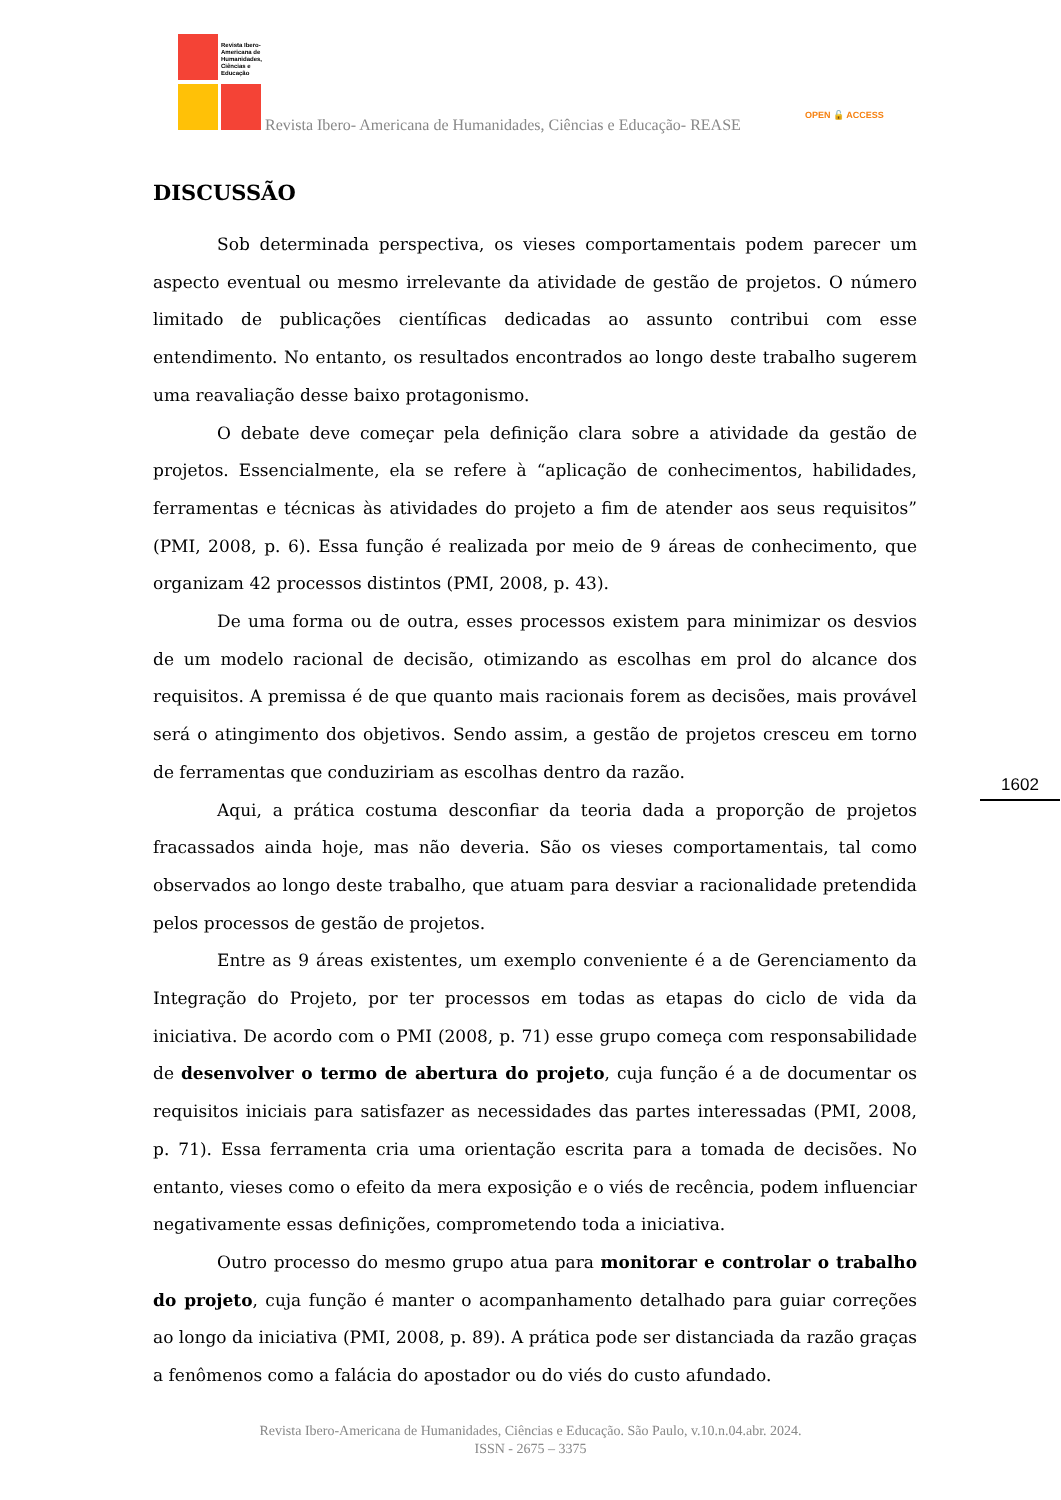Revista Ibero-Americana de Humanidades, Ciências e Educação
Revista Ibero- Americana de Humanidades, Ciências e Educação- REASE
OPEN 🔓 ACCESS
DISCUSSÃO
Sob determinada perspectiva, os vieses comportamentais podem parecer um aspecto eventual ou mesmo irrelevante da atividade de gestão de projetos. O número limitado de publicações científicas dedicadas ao assunto contribui com esse entendimento. No entanto, os resultados encontrados ao longo deste trabalho sugerem uma reavaliação desse baixo protagonismo.
O debate deve começar pela definição clara sobre a atividade da gestão de projetos. Essencialmente, ela se refere à “aplicação de conhecimentos, habilidades, ferramentas e técnicas às atividades do projeto a fim de atender aos seus requisitos” (PMI, 2008, p. 6). Essa função é realizada por meio de 9 áreas de conhecimento, que organizam 42 processos distintos (PMI, 2008, p. 43).
De uma forma ou de outra, esses processos existem para minimizar os desvios de um modelo racional de decisão, otimizando as escolhas em prol do alcance dos requisitos. A premissa é de que quanto mais racionais forem as decisões, mais provável será o atingimento dos objetivos. Sendo assim, a gestão de projetos cresceu em torno de ferramentas que conduziriam as escolhas dentro da razão.
Aqui, a prática costuma desconfiar da teoria dada a proporção de projetos fracassados ainda hoje, mas não deveria. São os vieses comportamentais, tal como observados ao longo deste trabalho, que atuam para desviar a racionalidade pretendida pelos processos de gestão de projetos.
Entre as 9 áreas existentes, um exemplo conveniente é a de Gerenciamento da Integração do Projeto, por ter processos em todas as etapas do ciclo de vida da iniciativa. De acordo com o PMI (2008, p. 71) esse grupo começa com responsabilidade de desenvolver o termo de abertura do projeto, cuja função é a de documentar os requisitos iniciais para satisfazer as necessidades das partes interessadas (PMI, 2008, p. 71). Essa ferramenta cria uma orientação escrita para a tomada de decisões. No entanto, vieses como o efeito da mera exposição e o viés de recência, podem influenciar negativamente essas definições, comprometendo toda a iniciativa.
Outro processo do mesmo grupo atua para monitorar e controlar o trabalho do projeto, cuja função é manter o acompanhamento detalhado para guiar correções ao longo da iniciativa (PMI, 2008, p. 89). A prática pode ser distanciada da razão graças a fenômenos como a falácia do apostador ou do viés do custo afundado.
1602
Revista Ibero-Americana de Humanidades, Ciências e Educação. São Paulo, v.10.n.04.abr. 2024.
ISSN - 2675 – 3375